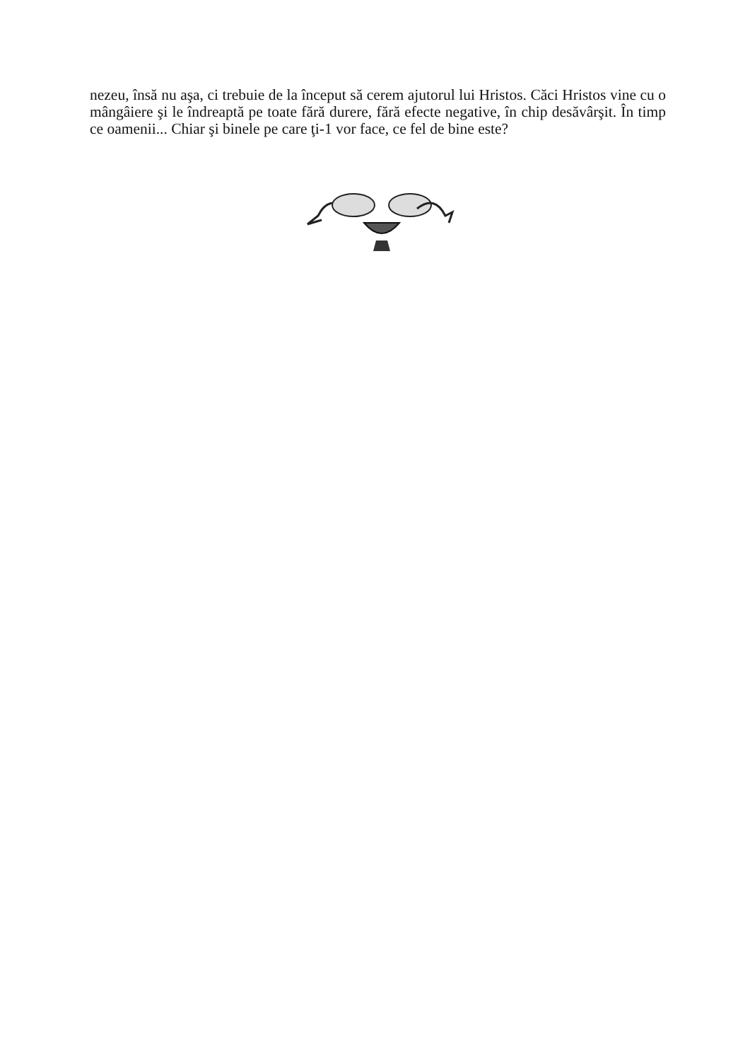nezeu, însă nu aşa, ci trebuie de la început să cerem ajutorul lui Hristos. Căci Hristos vine cu o mângâiere şi le îndreaptă pe toate fără durere, fără efecte negative, în chip desăvârşit. În timp ce oamenii... Chiar şi binele pe care ţi-1 vor face, ce fel de bine este?